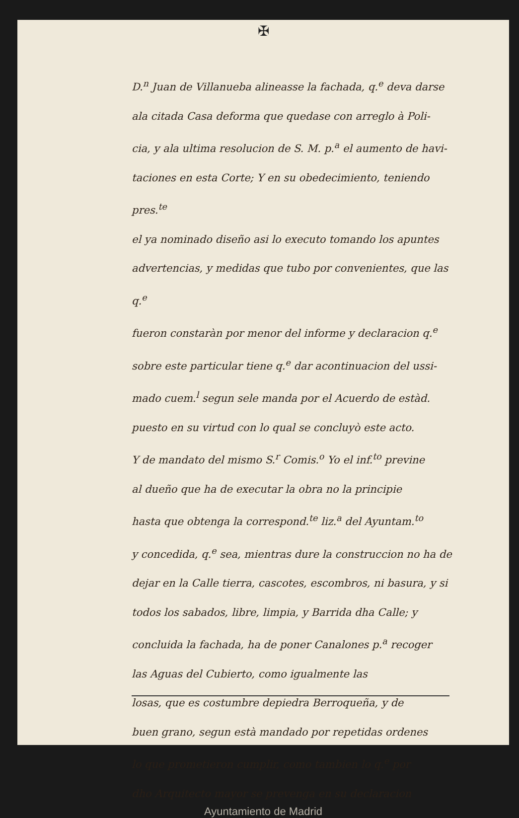✠
D.<sup>n</sup> Juan de Villanueba alineasse la fachada, q.<sup>e</sup> deva darse
ala citada Casa deforma que quedase con arreglo à Poli-
cia, y ala ultima resolucion de S. M. p.<sup>a</sup> el aumento de havi-
taciones en esta Corte; Y en su obedecimiento, teniendo pres.<sup>te</sup>
el ya nominado diseño asi lo executo tomando los apuntes
advertencias, y medidas que tubo por convenientes, que las q.<sup>e</sup>
fueron constaràn por menor del informe y declaracion q.<sup>e</sup>
sobre este particular tiene q.<sup>e</sup> dar acontinuacion del ussi-
mado cuem.<sup>l</sup> segun sele manda por el Acuerdo de estàd.
puesto en su virtud con lo qual se concluyò este acto.
Y de mandato del mismo S.<sup>r</sup> Comis.<sup>o</sup> Yo el inf.<sup>to</sup> previne
al dueño que ha de executar la obra no la principie
hasta que obtenga la correspond.<sup>te</sup> liz.<sup>a</sup> del Ayuntam.<sup>to</sup>
y concedida, q.<sup>e</sup> sea, mientras dure la construccion no ha de
dejar en la Calle tierra, cascotes, escombros, ni basura, y si
todos los sabados, libre, limpia, y Barrida dha Calle; y
concluida la fachada, ha de poner Canalones p.<sup>a</sup> recoger
las Aguas del Cubierto, como igualmente las
losas, que es costumbre depiedra Berroqueña, y de
buen grano, segun està mandado por repetidas ordenes
lo que prometieron cumplir, como tambien lo q.<sup>e</sup> por
dho Arquitecto mayor se prevenga en su declaracion
Ayuntamiento de Madrid